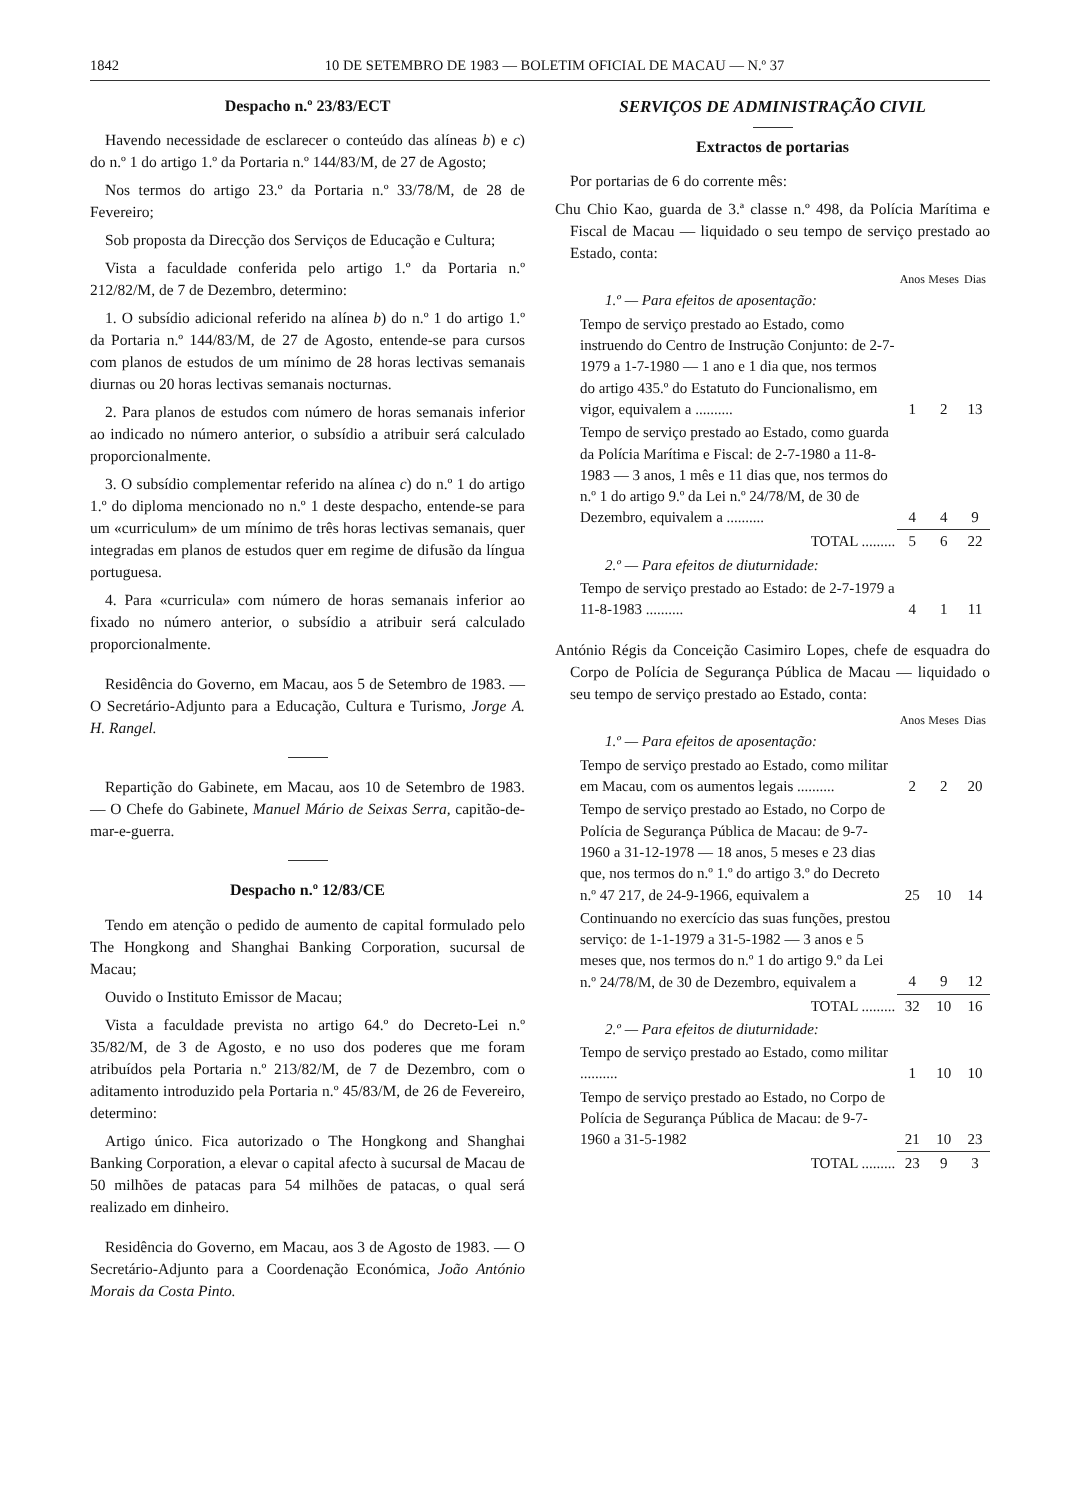1842 10 DE SETEMBRO DE 1983 — BOLETIM OFICIAL DE MACAU — N.º 37
Despacho n.º 23/83/ECT
Havendo necessidade de esclarecer o conteúdo das alíneas b) e c) do n.º 1 do artigo 1.º da Portaria n.º 144/83/M, de 27 de Agosto;
Nos termos do artigo 23.º da Portaria n.º 33/78/M, de 28 de Fevereiro;
Sob proposta da Direcção dos Serviços de Educação e Cultura;
Vista a faculdade conferida pelo artigo 1.º da Portaria n.º 212/82/M, de 7 de Dezembro, determino:
1. O subsídio adicional referido na alínea b) do n.º 1 do artigo 1.º da Portaria n.º 144/83/M, de 27 de Agosto, entende-se para cursos com planos de estudos de um mínimo de 28 horas lectivas semanais diurnas ou 20 horas lectivas semanais nocturnas.
2. Para planos de estudos com número de horas semanais inferior ao indicado no número anterior, o subsídio a atribuir será calculado proporcionalmente.
3. O subsídio complementar referido na alínea c) do n.º 1 do artigo 1.º do diploma mencionado no n.º 1 deste despacho, entende-se para um «curriculum» de um mínimo de três horas lectivas semanais, quer integradas em planos de estudos quer em regime de difusão da língua portuguesa.
4. Para «curricula» com número de horas semanais inferior ao fixado no número anterior, o subsídio a atribuir será calculado proporcionalmente.
Residência do Governo, em Macau, aos 5 de Setembro de 1983. — O Secretário-Adjunto para a Educação, Cultura e Turismo, Jorge A. H. Rangel.
Repartição do Gabinete, em Macau, aos 10 de Setembro de 1983. — O Chefe do Gabinete, Manuel Mário de Seixas Serra, capitão-de-mar-e-guerra.
Despacho n.º 12/83/CE
Tendo em atenção o pedido de aumento de capital formulado pelo The Hongkong and Shanghai Banking Corporation, sucursal de Macau;
Ouvido o Instituto Emissor de Macau;
Vista a faculdade prevista no artigo 64.º do Decreto-Lei n.º 35/82/M, de 3 de Agosto, e no uso dos poderes que me foram atribuídos pela Portaria n.º 213/82/M, de 7 de Dezembro, com o aditamento introduzido pela Portaria n.º 45/83/M, de 26 de Fevereiro, determino:
Artigo único. Fica autorizado o The Hongkong and Shanghai Banking Corporation, a elevar o capital afecto à sucursal de Macau de 50 milhões de patacas para 54 milhões de patacas, o qual será realizado em dinheiro.
Residência do Governo, em Macau, aos 3 de Agosto de 1983. — O Secretário-Adjunto para a Coordenação Económica, João António Morais da Costa Pinto.
SERVIÇOS DE ADMINISTRAÇÃO CIVIL
Extractos de portarias
Por portarias de 6 do corrente mês:
Chu Chio Kao, guarda de 3.ª classe n.º 498, da Polícia Marítima e Fiscal de Macau — liquidado o seu tempo de serviço prestado ao Estado, conta:
| | Anos | Meses | Dias |
| 1.º — Para efeitos de aposentação: | | | |
| Tempo de serviço prestado ao Estado, como instruendo do Centro de Instrução Conjunto: de 2-7-1979 a 1-7-1980 — 1 ano e 1 dia que, nos termos do artigo 435.º do Estatuto do Funcionalismo, em vigor, equivalem a .......... | 1 | 2 | 13 |
| Tempo de serviço prestado ao Estado, como guarda da Polícia Marítima e Fiscal: de 2-7-1980 a 11-8-1983 — 3 anos, 1 mês e 11 dias que, nos termos do n.º 1 do artigo 9.º da Lei n.º 24/78/M, de 30 de Dezembro, equivalem a .......... | 4 | 4 | 9 |
| TOTAL ......... | 5 | 6 | 22 |
| 2.º — Para efeitos de diuturnidade: | | | |
| Tempo de serviço prestado ao Estado: de 2-7-1979 a 11-8-1983 .......... | 4 | 1 | 11 |
António Régis da Conceição Casimiro Lopes, chefe de esquadra do Corpo de Polícia de Segurança Pública de Macau — liquidado o seu tempo de serviço prestado ao Estado, conta:
| | Anos | Meses | Dias |
| 1.º — Para efeitos de aposentação: | | | |
| Tempo de serviço prestado ao Estado, como militar em Macau, com os aumentos legais .......... | 2 | 2 | 20 |
| Tempo de serviço prestado ao Estado, no Corpo de Polícia de Segurança Pública de Macau: de 9-7-1960 a 31-12-1978 — 18 anos, 5 meses e 23 dias que, nos termos do n.º 1.º do artigo 3.º do Decreto n.º 47 217, de 24-9-1966, equivalem a | 25 | 10 | 14 |
| Continuando no exercício das suas funções, prestou serviço: de 1-1-1979 a 31-5-1982 — 3 anos e 5 meses que, nos termos do n.º 1 do artigo 9.º da Lei n.º 24/78/M, de 30 de Dezembro, equivalem a | 4 | 9 | 12 |
| TOTAL ......... | 32 | 10 | 16 |
| 2.º — Para efeitos de diuturnidade: | | | |
| Tempo de serviço prestado ao Estado, como militar .......... | 1 | 10 | 10 |
| Tempo de serviço prestado ao Estado, no Corpo de Polícia de Segurança Pública de Macau: de 9-7-1960 a 31-5-1982 | 21 | 10 | 23 |
| TOTAL ......... | 23 | 9 | 3 |